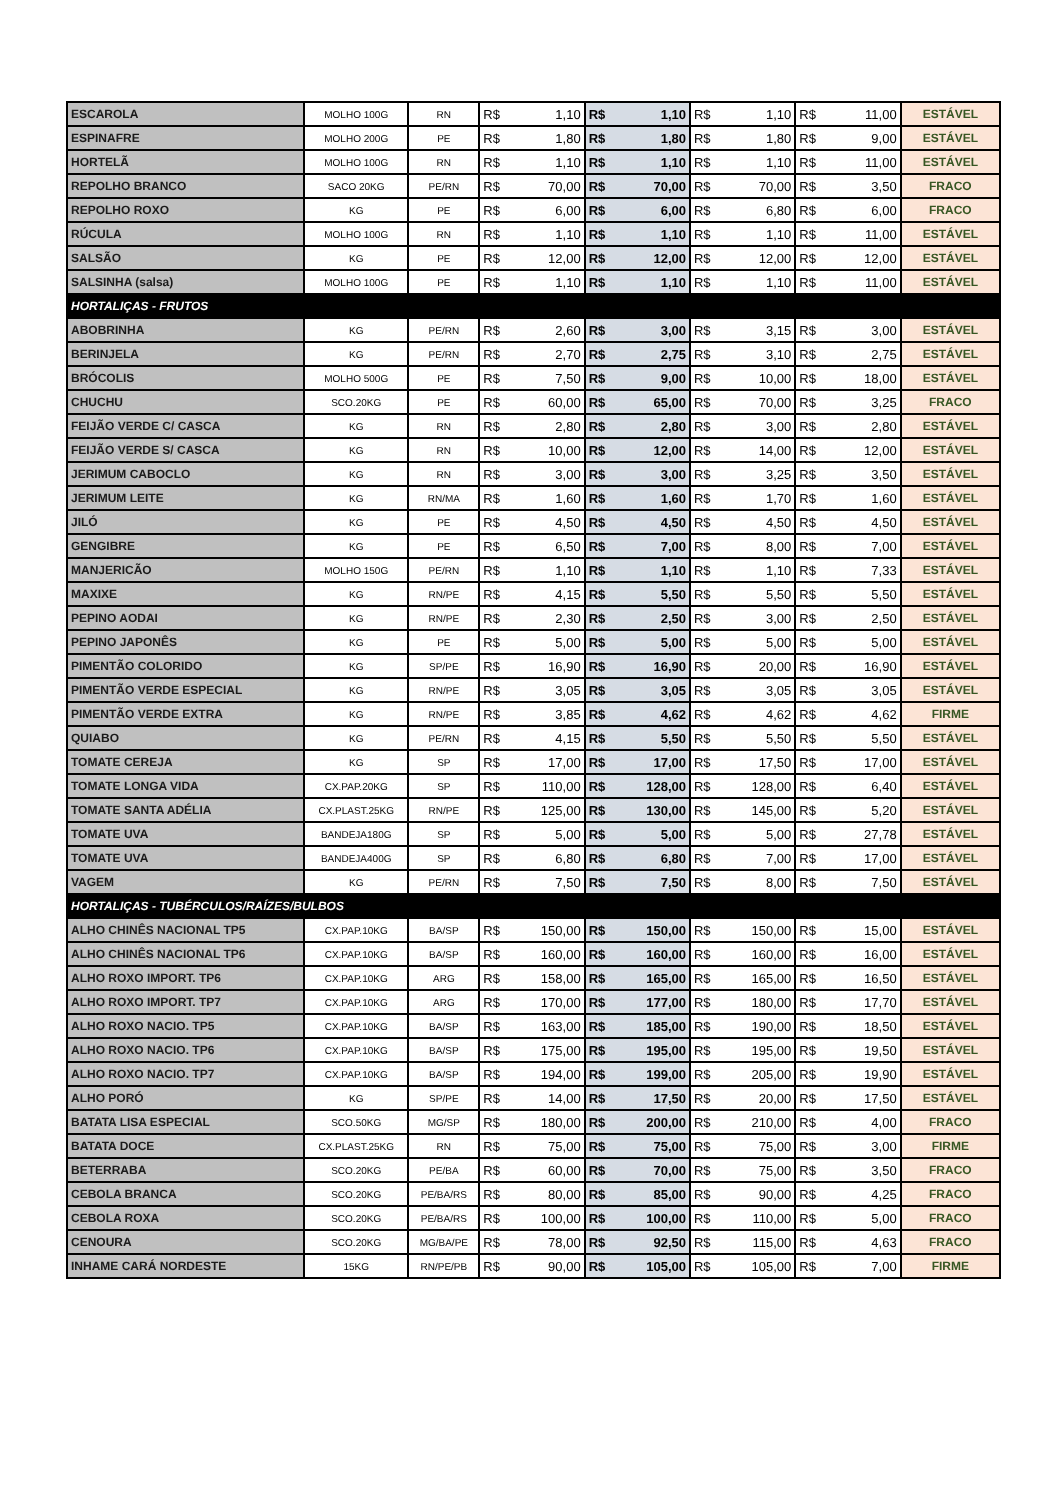| ESCAROLA | MOLHO 100G | RN | R$ | 1,10 | R$ | 1,10 | R$ | 1,10 | R$ | 11,00 | ESTÁVEL |
| ESPINAFRE | MOLHO 200G | PE | R$ | 1,80 | R$ | 1,80 | R$ | 1,80 | R$ | 9,00 | ESTÁVEL |
| HORTELÃ | MOLHO 100G | RN | R$ | 1,10 | R$ | 1,10 | R$ | 1,10 | R$ | 11,00 | ESTÁVEL |
| REPOLHO BRANCO | SACO 20KG | PE/RN | R$ | 70,00 | R$ | 70,00 | R$ | 70,00 | R$ | 3,50 | FRACO |
| REPOLHO ROXO | KG | PE | R$ | 6,00 | R$ | 6,00 | R$ | 6,80 | R$ | 6,00 | FRACO |
| RÚCULA | MOLHO 100G | RN | R$ | 1,10 | R$ | 1,10 | R$ | 1,10 | R$ | 11,00 | ESTÁVEL |
| SALSÃO | KG | PE | R$ | 12,00 | R$ | 12,00 | R$ | 12,00 | R$ | 12,00 | ESTÁVEL |
| SALSINHA (salsa) | MOLHO 100G | PE | R$ | 1,10 | R$ | 1,10 | R$ | 1,10 | R$ | 11,00 | ESTÁVEL |
| HORTALIÇAS - FRUTOS | | | | | | | | | | | |
| ABOBRINHA | KG | PE/RN | R$ | 2,60 | R$ | 3,00 | R$ | 3,15 | R$ | 3,00 | ESTÁVEL |
| BERINJELA | KG | PE/RN | R$ | 2,70 | R$ | 2,75 | R$ | 3,10 | R$ | 2,75 | ESTÁVEL |
| BRÓCOLIS | MOLHO 500G | PE | R$ | 7,50 | R$ | 9,00 | R$ | 10,00 | R$ | 18,00 | ESTÁVEL |
| CHUCHU | SCO.20KG | PE | R$ | 60,00 | R$ | 65,00 | R$ | 70,00 | R$ | 3,25 | FRACO |
| FEIJÃO VERDE C/ CASCA | KG | RN | R$ | 2,80 | R$ | 2,80 | R$ | 3,00 | R$ | 2,80 | ESTÁVEL |
| FEIJÃO VERDE S/ CASCA | KG | RN | R$ | 10,00 | R$ | 12,00 | R$ | 14,00 | R$ | 12,00 | ESTÁVEL |
| JERIMUM CABOCLO | KG | RN | R$ | 3,00 | R$ | 3,00 | R$ | 3,25 | R$ | 3,50 | ESTÁVEL |
| JERIMUM LEITE | KG | RN/MA | R$ | 1,60 | R$ | 1,60 | R$ | 1,70 | R$ | 1,60 | ESTÁVEL |
| JILÓ | KG | PE | R$ | 4,50 | R$ | 4,50 | R$ | 4,50 | R$ | 4,50 | ESTÁVEL |
| GENGIBRE | KG | PE | R$ | 6,50 | R$ | 7,00 | R$ | 8,00 | R$ | 7,00 | ESTÁVEL |
| MANJERICÃO | MOLHO 150G | PE/RN | R$ | 1,10 | R$ | 1,10 | R$ | 1,10 | R$ | 7,33 | ESTÁVEL |
| MAXIXE | KG | RN/PE | R$ | 4,15 | R$ | 5,50 | R$ | 5,50 | R$ | 5,50 | ESTÁVEL |
| PEPINO AODAI | KG | RN/PE | R$ | 2,30 | R$ | 2,50 | R$ | 3,00 | R$ | 2,50 | ESTÁVEL |
| PEPINO JAPONÊS | KG | PE | R$ | 5,00 | R$ | 5,00 | R$ | 5,00 | R$ | 5,00 | ESTÁVEL |
| PIMENTÃO COLORIDO | KG | SP/PE | R$ | 16,90 | R$ | 16,90 | R$ | 20,00 | R$ | 16,90 | ESTÁVEL |
| PIMENTÃO VERDE ESPECIAL | KG | RN/PE | R$ | 3,05 | R$ | 3,05 | R$ | 3,05 | R$ | 3,05 | ESTÁVEL |
| PIMENTÃO VERDE EXTRA | KG | RN/PE | R$ | 3,85 | R$ | 4,62 | R$ | 4,62 | R$ | 4,62 | FIRME |
| QUIABO | KG | PE/RN | R$ | 4,15 | R$ | 5,50 | R$ | 5,50 | R$ | 5,50 | ESTÁVEL |
| TOMATE CEREJA | KG | SP | R$ | 17,00 | R$ | 17,00 | R$ | 17,50 | R$ | 17,00 | ESTÁVEL |
| TOMATE LONGA VIDA | CX.PAP.20KG | SP | R$ | 110,00 | R$ | 128,00 | R$ | 128,00 | R$ | 6,40 | ESTÁVEL |
| TOMATE SANTA ADÉLIA | CX.PLAST.25KG | RN/PE | R$ | 125,00 | R$ | 130,00 | R$ | 145,00 | R$ | 5,20 | ESTÁVEL |
| TOMATE UVA | BANDEJA180G | SP | R$ | 5,00 | R$ | 5,00 | R$ | 5,00 | R$ | 27,78 | ESTÁVEL |
| TOMATE UVA | BANDEJA400G | SP | R$ | 6,80 | R$ | 6,80 | R$ | 7,00 | R$ | 17,00 | ESTÁVEL |
| VAGEM | KG | PE/RN | R$ | 7,50 | R$ | 7,50 | R$ | 8,00 | R$ | 7,50 | ESTÁVEL |
| HORTALIÇAS - TUBÉRCULOS/RAÍZES/BULBOS | | | | | | | | | | | |
| ALHO CHINÊS NACIONAL TP5 | CX.PAP.10KG | BA/SP | R$ | 150,00 | R$ | 150,00 | R$ | 150,00 | R$ | 15,00 | ESTÁVEL |
| ALHO CHINÊS NACIONAL TP6 | CX.PAP.10KG | BA/SP | R$ | 160,00 | R$ | 160,00 | R$ | 160,00 | R$ | 16,00 | ESTÁVEL |
| ALHO ROXO IMPORT. TP6 | CX.PAP.10KG | ARG | R$ | 158,00 | R$ | 165,00 | R$ | 165,00 | R$ | 16,50 | ESTÁVEL |
| ALHO ROXO IMPORT. TP7 | CX.PAP.10KG | ARG | R$ | 170,00 | R$ | 177,00 | R$ | 180,00 | R$ | 17,70 | ESTÁVEL |
| ALHO ROXO NACIO. TP5 | CX.PAP.10KG | BA/SP | R$ | 163,00 | R$ | 185,00 | R$ | 190,00 | R$ | 18,50 | ESTÁVEL |
| ALHO ROXO NACIO. TP6 | CX.PAP.10KG | BA/SP | R$ | 175,00 | R$ | 195,00 | R$ | 195,00 | R$ | 19,50 | ESTÁVEL |
| ALHO ROXO NACIO. TP7 | CX.PAP.10KG | BA/SP | R$ | 194,00 | R$ | 199,00 | R$ | 205,00 | R$ | 19,90 | ESTÁVEL |
| ALHO PORÓ | KG | SP/PE | R$ | 14,00 | R$ | 17,50 | R$ | 20,00 | R$ | 17,50 | ESTÁVEL |
| BATATA LISA ESPECIAL | SCO.50KG | MG/SP | R$ | 180,00 | R$ | 200,00 | R$ | 210,00 | R$ | 4,00 | FRACO |
| BATATA DOCE | CX.PLAST.25KG | RN | R$ | 75,00 | R$ | 75,00 | R$ | 75,00 | R$ | 3,00 | FIRME |
| BETERRABA | SCO.20KG | PE/BA | R$ | 60,00 | R$ | 70,00 | R$ | 75,00 | R$ | 3,50 | FRACO |
| CEBOLA BRANCA | SCO.20KG | PE/BA/RS | R$ | 80,00 | R$ | 85,00 | R$ | 90,00 | R$ | 4,25 | FRACO |
| CEBOLA ROXA | SCO.20KG | PE/BA/RS | R$ | 100,00 | R$ | 100,00 | R$ | 110,00 | R$ | 5,00 | FRACO |
| CENOURA | SCO.20KG | MG/BA/PE | R$ | 78,00 | R$ | 92,50 | R$ | 115,00 | R$ | 4,63 | FRACO |
| INHAME CARÁ NORDESTE | 15KG | RN/PE/PB | R$ | 90,00 | R$ | 105,00 | R$ | 105,00 | R$ | 7,00 | FIRME |